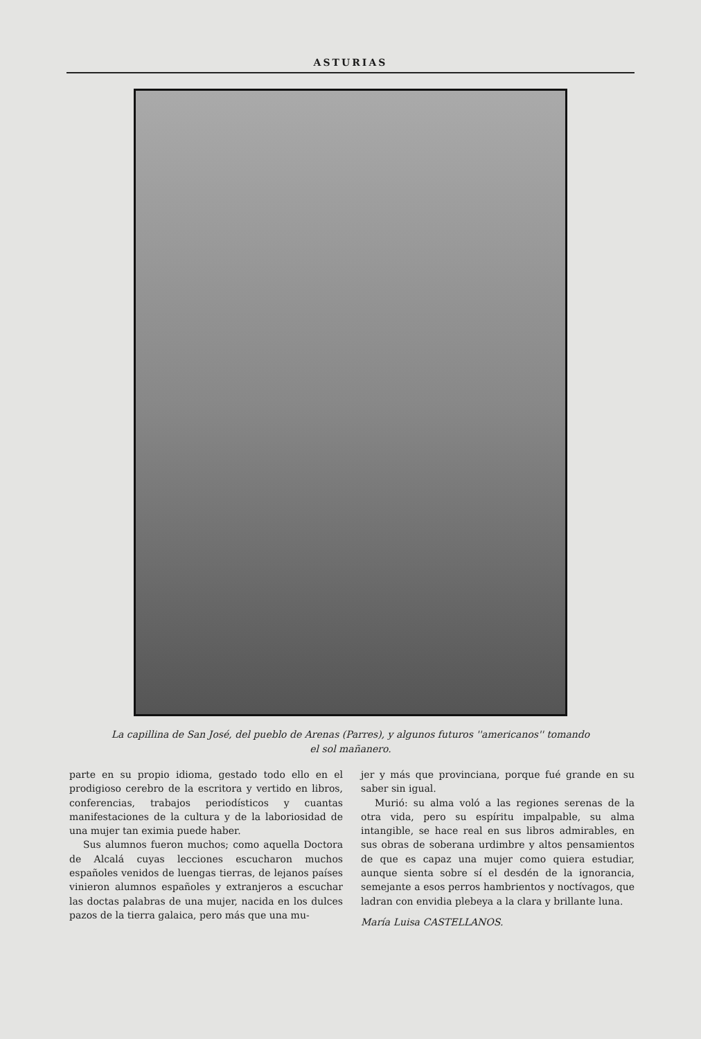ASTURIAS
La capillina de San José, del pueblo de Arenas (Parres), y algunos futuros ''americanos'' tomando el sol mañanero.
parte en su propio idioma, gestado todo ello en el prodigioso cerebro de la escritora y vertido en libros, conferencias, trabajos periodísticos y cuantas manifestaciones de la cultura y de la laboriosidad de una mujer tan eximia puede haber.
Sus alumnos fueron muchos; como aquella Doctora de Alcalá cuyas lecciones escucharon muchos españoles venidos de luengas tierras, de lejanos países vinieron alumnos españoles y extranjeros a escuchar las doctas palabras de una mujer, nacida en los dulces pazos de la tierra galaica, pero más que una mu-
jer y más que provinciana, porque fué grande en su saber sin igual.
Murió: su alma voló a las regiones serenas de la otra vida, pero su espíritu impalpable, su alma intangible, se hace real en sus libros admirables, en sus obras de soberana urdimbre y altos pensamientos de que es capaz una mujer como quiera estudiar, aunque sienta sobre sí el desdén de la ignorancia, semejante a esos perros hambrientos y noctívagos, que ladran con envidia plebeya a la clara y brillante luna.
María Luisa CASTELLANOS.